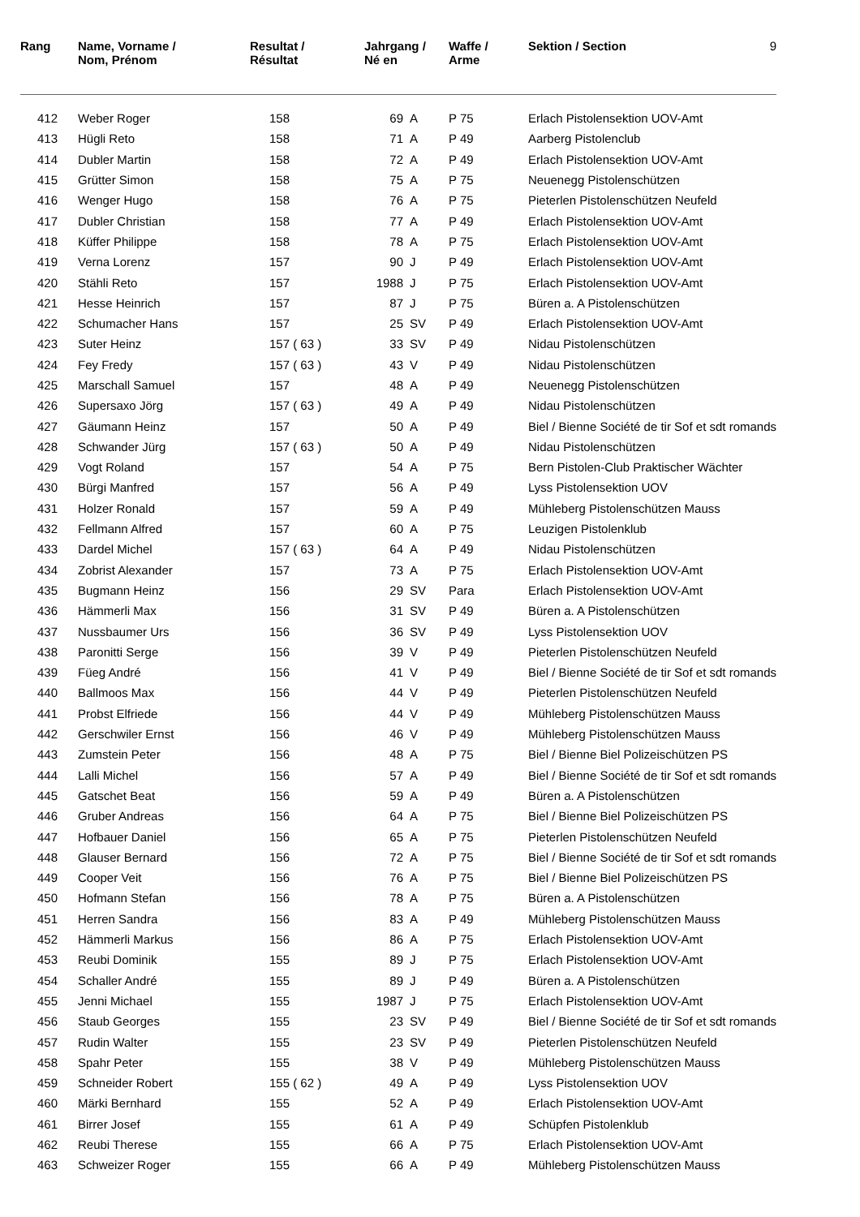| Rang | Name, Vorname / Nom, Prénom | Resultat / Résultat | Jahrgang / Né en | | Waffe / Arme | Sektion / Section | 9 |
| --- | --- | --- | --- | --- | --- | --- | --- |
| 412 | Weber Roger | 158 | 69 | A | P 75 | Erlach Pistolensektion UOV-Amt | |
| 413 | Hügli Reto | 158 | 71 | A | P 49 | Aarberg Pistolenclub | |
| 414 | Dubler Martin | 158 | 72 | A | P 49 | Erlach Pistolensektion UOV-Amt | |
| 415 | Grütter Simon | 158 | 75 | A | P 75 | Neuenegg Pistolenschützen | |
| 416 | Wenger Hugo | 158 | 76 | A | P 75 | Pieterlen Pistolenschützen Neufeld | |
| 417 | Dubler Christian | 158 | 77 | A | P 49 | Erlach Pistolensektion UOV-Amt | |
| 418 | Küffer Philippe | 158 | 78 | A | P 75 | Erlach Pistolensektion UOV-Amt | |
| 419 | Verna Lorenz | 157 | 90 | J | P 49 | Erlach Pistolensektion UOV-Amt | |
| 420 | Stähli Reto | 157 | 1988 | J | P 75 | Erlach Pistolensektion UOV-Amt | |
| 421 | Hesse Heinrich | 157 | 87 | J | P 75 | Büren a. A Pistolenschützen | |
| 422 | Schumacher Hans | 157 | 25 | SV | P 49 | Erlach Pistolensektion UOV-Amt | |
| 423 | Suter Heinz | 157 ( 63 ) | 33 | SV | P 49 | Nidau Pistolenschützen | |
| 424 | Fey Fredy | 157 ( 63 ) | 43 | V | P 49 | Nidau Pistolenschützen | |
| 425 | Marschall Samuel | 157 | 48 | A | P 49 | Neuenegg Pistolenschützen | |
| 426 | Supersaxo Jörg | 157 ( 63 ) | 49 | A | P 49 | Nidau Pistolenschützen | |
| 427 | Gäumann Heinz | 157 | 50 | A | P 49 | Biel / Bienne Société de tir Sof et sdt romands | |
| 428 | Schwander Jürg | 157 ( 63 ) | 50 | A | P 49 | Nidau Pistolenschützen | |
| 429 | Vogt Roland | 157 | 54 | A | P 75 | Bern Pistolen-Club Praktischer Wächter | |
| 430 | Bürgi Manfred | 157 | 56 | A | P 49 | Lyss Pistolensektion UOV | |
| 431 | Holzer Ronald | 157 | 59 | A | P 49 | Mühleberg Pistolenschützen Mauss | |
| 432 | Fellmann Alfred | 157 | 60 | A | P 75 | Leuzigen Pistolenklub | |
| 433 | Dardel Michel | 157 ( 63 ) | 64 | A | P 49 | Nidau Pistolenschützen | |
| 434 | Zobrist Alexander | 157 | 73 | A | P 75 | Erlach Pistolensektion UOV-Amt | |
| 435 | Bugmann Heinz | 156 | 29 | SV | Para | Erlach Pistolensektion UOV-Amt | |
| 436 | Hämmerli Max | 156 | 31 | SV | P 49 | Büren a. A Pistolenschützen | |
| 437 | Nussbaumer Urs | 156 | 36 | SV | P 49 | Lyss Pistolensektion UOV | |
| 438 | Paronitti Serge | 156 | 39 | V | P 49 | Pieterlen Pistolenschützen Neufeld | |
| 439 | Füeg André | 156 | 41 | V | P 49 | Biel / Bienne Société de tir Sof et sdt romands | |
| 440 | Ballmoos Max | 156 | 44 | V | P 49 | Pieterlen Pistolenschützen Neufeld | |
| 441 | Probst Elfriede | 156 | 44 | V | P 49 | Mühleberg Pistolenschützen Mauss | |
| 442 | Gerschwiler Ernst | 156 | 46 | V | P 49 | Mühleberg Pistolenschützen Mauss | |
| 443 | Zumstein Peter | 156 | 48 | A | P 75 | Biel / Bienne Biel Polizeischützen PS | |
| 444 | Lalli Michel | 156 | 57 | A | P 49 | Biel / Bienne Société de tir Sof et sdt romands | |
| 445 | Gatschet Beat | 156 | 59 | A | P 49 | Büren a. A Pistolenschützen | |
| 446 | Gruber Andreas | 156 | 64 | A | P 75 | Biel / Bienne Biel Polizeischützen PS | |
| 447 | Hofbauer Daniel | 156 | 65 | A | P 75 | Pieterlen Pistolenschützen Neufeld | |
| 448 | Glauser Bernard | 156 | 72 | A | P 75 | Biel / Bienne Société de tir Sof et sdt romands | |
| 449 | Cooper Veit | 156 | 76 | A | P 75 | Biel / Bienne Biel Polizeischützen PS | |
| 450 | Hofmann Stefan | 156 | 78 | A | P 75 | Büren a. A Pistolenschützen | |
| 451 | Herren Sandra | 156 | 83 | A | P 49 | Mühleberg Pistolenschützen Mauss | |
| 452 | Hämmerli Markus | 156 | 86 | A | P 75 | Erlach Pistolensektion UOV-Amt | |
| 453 | Reubi Dominik | 155 | 89 | J | P 75 | Erlach Pistolensektion UOV-Amt | |
| 454 | Schaller André | 155 | 89 | J | P 49 | Büren a. A Pistolenschützen | |
| 455 | Jenni Michael | 155 | 1987 | J | P 75 | Erlach Pistolensektion UOV-Amt | |
| 456 | Staub Georges | 155 | 23 | SV | P 49 | Biel / Bienne Société de tir Sof et sdt romands | |
| 457 | Rudin Walter | 155 | 23 | SV | P 49 | Pieterlen Pistolenschützen Neufeld | |
| 458 | Spahr Peter | 155 | 38 | V | P 49 | Mühleberg Pistolenschützen Mauss | |
| 459 | Schneider Robert | 155 ( 62 ) | 49 | A | P 49 | Lyss Pistolensektion UOV | |
| 460 | Märki Bernhard | 155 | 52 | A | P 49 | Erlach Pistolensektion UOV-Amt | |
| 461 | Birrer Josef | 155 | 61 | A | P 49 | Schüpfen Pistolenklub | |
| 462 | Reubi Therese | 155 | 66 | A | P 75 | Erlach Pistolensektion UOV-Amt | |
| 463 | Schweizer Roger | 155 | 66 | A | P 49 | Mühleberg Pistolenschützen Mauss | |